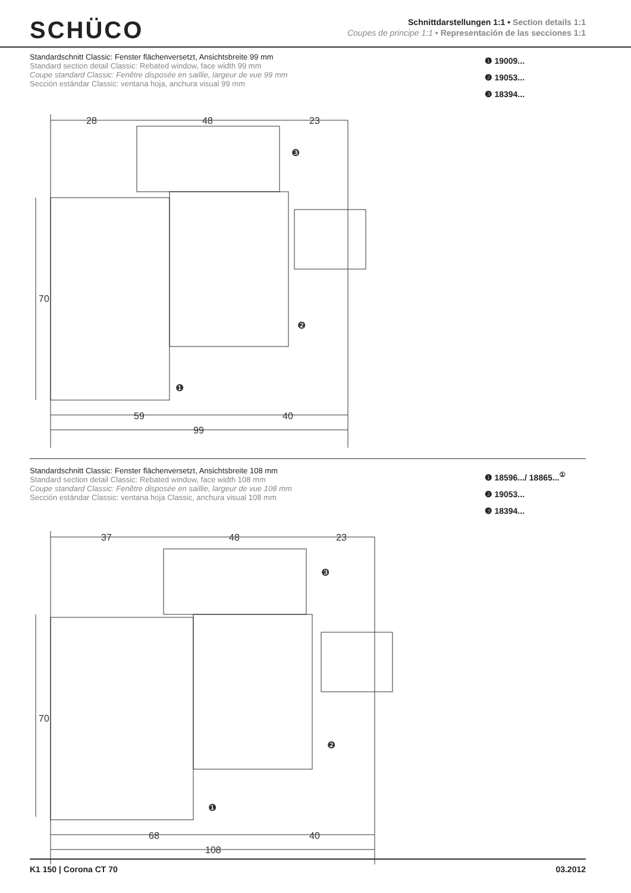SCHÜCO
Schnittdarstellungen 1:1 • Section details 1:1
Coupes de principe 1:1 • Representación de las secciones 1:1
Standardschnitt Classic: Fenster flächenversetzt, Ansichtsbreite 99 mm
Standard section detail Classic: Rebated window, face width 99 mm
Coupe standard Classic: Fenêtre disposée en saillie, largeur de vue 99 mm
Sección estándar Classic: ventana hoja, anchura visual 99 mm
❶ 19009...
❷ 19053...
❸ 18394...
28
48
23
59
40
99
70
❸
❷
❶
Standardschnitt Classic: Fenster flächenversetzt, Ansichtsbreite 108 mm
Standard section detail Classic: Rebated window, face width 108 mm
Coupe standard Classic: Fenêtre disposée en saillie, largeur de vue 108 mm
Sección estándar Classic: ventana hoja Classic, anchura visual 108 mm
❶ 18596.../ 18865...<sup>①</sup>
❷ 19053...
❸ 18394...
37
48
23
68
40
108
70
❸
❷
❶
K1 150 | Corona CT 70 03.2012